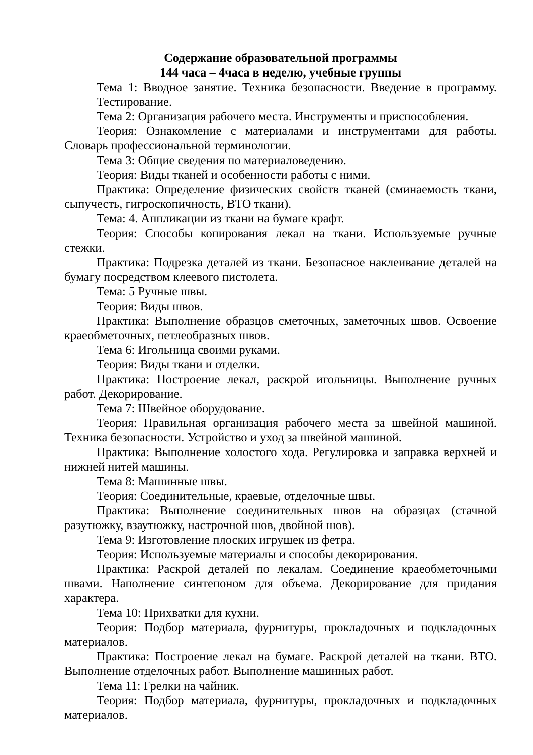Содержание образовательной программы
144 часа – 4часа в неделю, учебные группы
Тема 1: Вводное занятие. Техника безопасности. Введение в программу. Тестирование.
Тема 2: Организация рабочего места. Инструменты и приспособления.
Теория: Ознакомление с материалами и инструментами для работы. Словарь профессиональной терминологии.
Тема 3: Общие сведения по материаловедению.
Теория: Виды тканей и особенности работы с ними.
Практика: Определение физических свойств тканей (сминаемость ткани, сыпучесть, гигроскопичность, ВТО ткани).
Тема: 4. Аппликации из ткани на бумаге крафт.
Теория: Способы копирования лекал на ткани. Используемые ручные стежки.
Практика: Подрезка деталей из ткани. Безопасное наклеивание деталей на бумагу посредством клеевого пистолета.
Тема: 5 Ручные швы.
Теория: Виды швов.
Практика: Выполнение образцов сметочных, заметочных швов. Освоение краеобметочных, петлеобразных швов.
Тема 6: Игольница своими руками.
Теория: Виды ткани и отделки.
Практика: Построение лекал, раскрой игольницы. Выполнение ручных работ. Декорирование.
Тема 7: Швейное оборудование.
Теория: Правильная организация рабочего места за швейной машиной. Техника безопасности. Устройство и уход за швейной машиной.
Практика: Выполнение холостого хода. Регулировка и заправка верхней и нижней нитей машины.
Тема 8: Машинные швы.
Теория: Соединительные, краевые, отделочные швы.
Практика: Выполнение соединительных швов на образцах (стачной разутюжку, взаутюжку, настрочной шов, двойной шов).
Тема 9: Изготовление плоских игрушек из фетра.
Теория: Используемые материалы и способы декорирования.
Практика: Раскрой деталей по лекалам. Соединение краеобметочными швами. Наполнение синтепоном для объема. Декорирование для придания характера.
Тема 10: Прихватки для кухни.
Теория: Подбор материала, фурнитуры, прокладочных и подкладочных материалов.
Практика: Построение лекал на бумаге. Раскрой деталей на ткани. ВТО. Выполнение отделочных работ. Выполнение машинных работ.
Тема 11: Грелки на чайник.
Теория: Подбор материала, фурнитуры, прокладочных и подкладочных материалов.